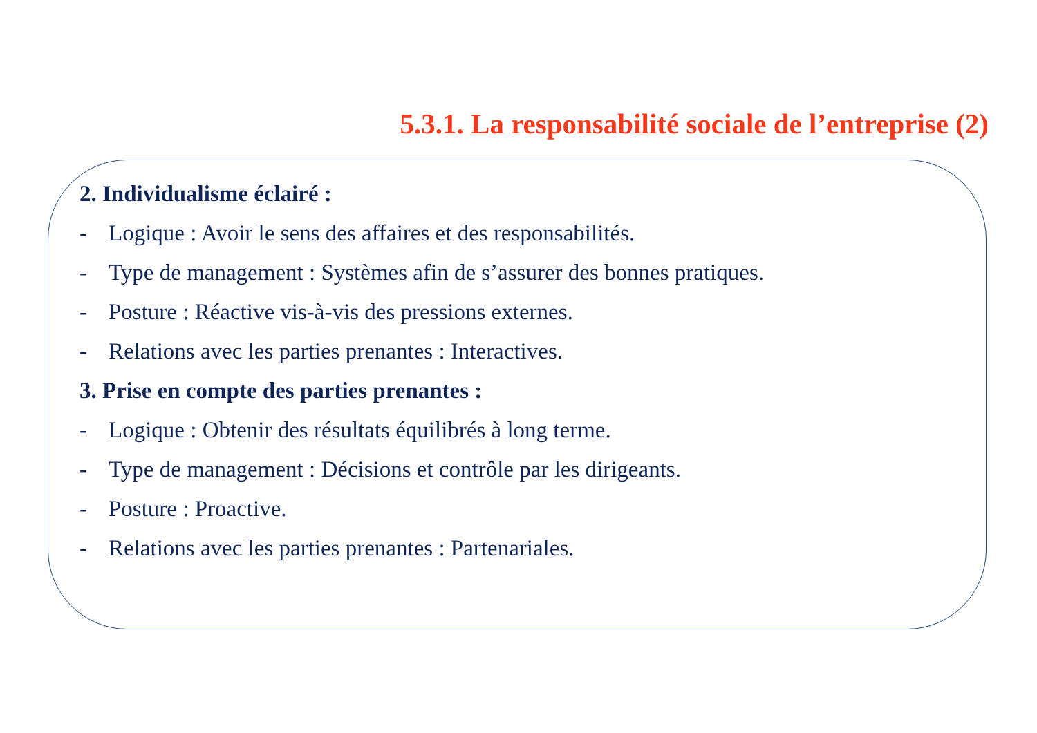5.3.1. La responsabilité sociale de l’entreprise (2)
2. Individualisme éclairé :
- Logique : Avoir le sens des affaires et des responsabilités.
- Type de management : Systèmes afin de s’assurer des bonnes pratiques.
- Posture : Réactive vis-à-vis des pressions externes.
- Relations avec les parties prenantes : Interactives.
3. Prise en compte des parties prenantes :
- Logique : Obtenir des résultats équilibrés à long terme.
- Type de management : Décisions et contrôle par les dirigeants.
- Posture : Proactive.
- Relations avec les parties prenantes : Partenariales.